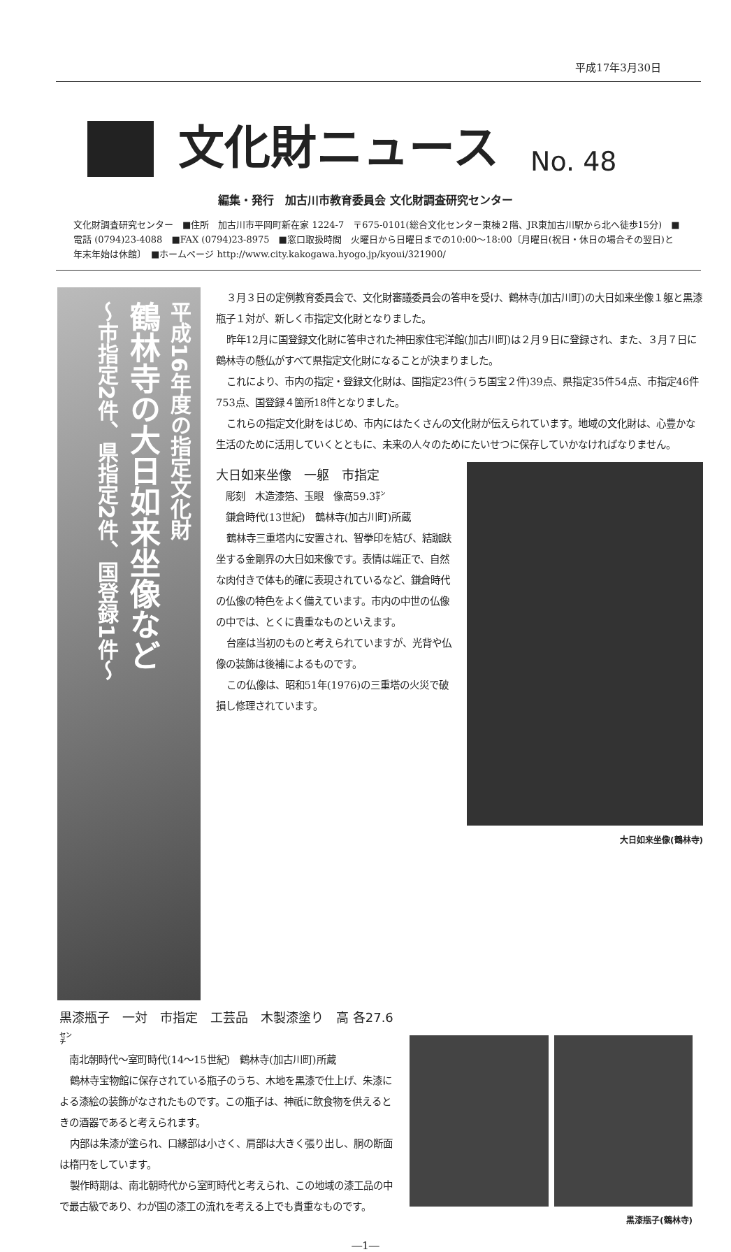平成17年3月30日
文化財ニュース
No. 48
編集・発行　加古川市教育委員会 文化財調査研究センター
文化財調査研究センター　■住所　加古川市平岡町新在家 1224-7　〒675-0101(総合文化センター東棟２階、JR東加古川駅から北へ徒歩15分)　■電話 (0794)23-4088　■FAX (0794)23-8975　■窓口取扱時間　火曜日から日曜日までの10:00～18:00〔月曜日(祝日・休日の場合その翌日)と年末年始は休館〕　■ホームページ http://www.city.kakogawa.hyogo.jp/kyoui/321900/
平成16年度の指定文化財
鶴林寺の大日如来坐像など
～市指定2件、県指定2件、国登録1件～
３月３日の定例教育委員会で、文化財審議委員会の答申を受け、鶴林寺(加古川町)の大日如来坐像１躯と黒漆瓶子１対が、新しく市指定文化財となりました。
昨年12月に国登録文化財に答申された神田家住宅洋館(加古川町)は２月９日に登録され、また、３月７日に鶴林寺の懸仏がすべて県指定文化財になることが決まりました。
これにより、市内の指定・登録文化財は、国指定23件(うち国宝２件)39点、県指定35件54点、市指定46件753点、国登録４箇所18件となりました。
これらの指定文化財をはじめ、市内にはたくさんの文化財が伝えられています。地域の文化財は、心豊かな生活のために活用していくとともに、未来の人々のためにたいせつに保存していかなければなりません。
大日如来坐像(鶴林寺)
大日如来坐像　一躯　市指定
　彫刻　木造漆箔、玉眼　像高59.3㌢
　鎌倉時代(13世紀)　鶴林寺(加古川町)所蔵
鶴林寺三重塔内に安置され、智拳印を結び、結跏趺坐する金剛界の大日如来像です。表情は端正で、自然な肉付きで体も的確に表現されているなど、鎌倉時代の仏像の特色をよく備えています。市内の中世の仏像の中では、とくに貴重なものといえます。
台座は当初のものと考えられていますが、光背や仏像の装飾は後補によるものです。
この仏像は、昭和51年(1976)の三重塔の火災で破損し修理されています。
黒漆瓶子　一対　市指定　工芸品　木製漆塗り　高 各27.6㌢
　南北朝時代～室町時代(14～15世紀)　鶴林寺(加古川町)所蔵
鶴林寺宝物館に保存されている瓶子のうち、木地を黒漆で仕上げ、朱漆による漆絵の装飾がなされたものです。この瓶子は、神祇に飲食物を供えるときの酒器であると考えられます。
内部は朱漆が塗られ、口縁部は小さく、肩部は大きく張り出し、胴の断面は楕円をしています。
製作時期は、南北朝時代から室町時代と考えられ、この地域の漆工品の中で最古級であり、わが国の漆工の流れを考える上でも貴重なものです。
黒漆瓶子(鶴林寺)
―1―